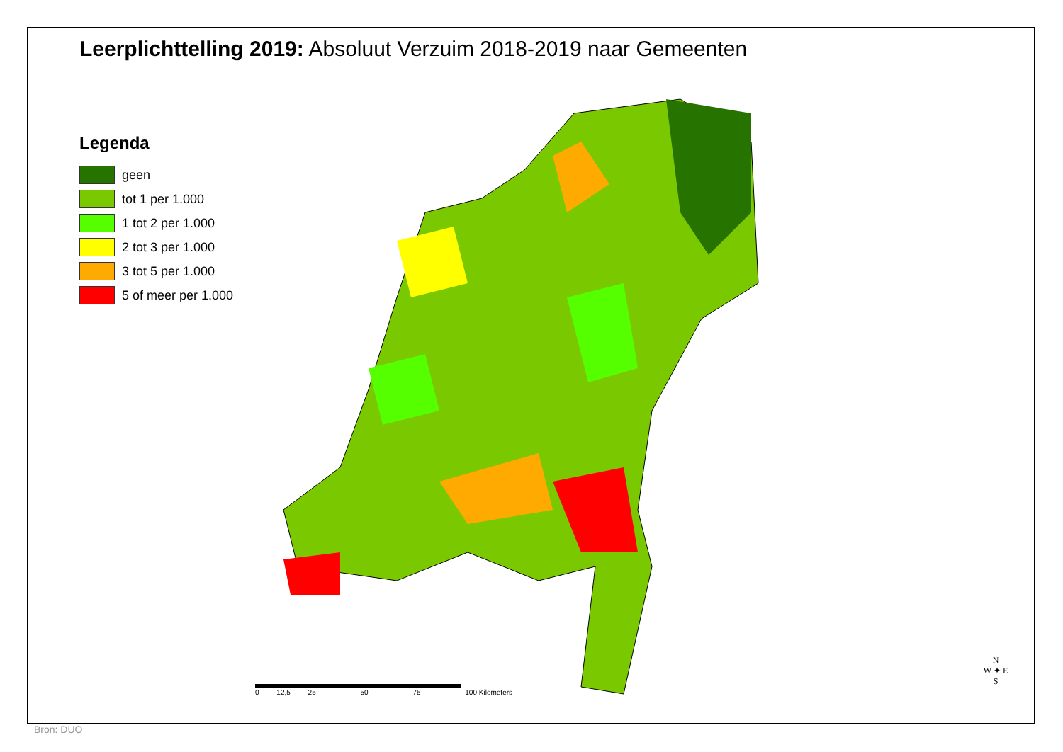Leerplichttelling 2019: Absoluut Verzuim 2018-2019 naar Gemeenten
Legenda
geen
tot 1 per 1.000
1 tot 2 per 1.000
2 tot 3 per 1.000
3 tot 5 per 1.000
5 of meer per 1.000
0 12,5 25 50 75 100 Kilometers
N
W ✦ E
S
Bron: DUO